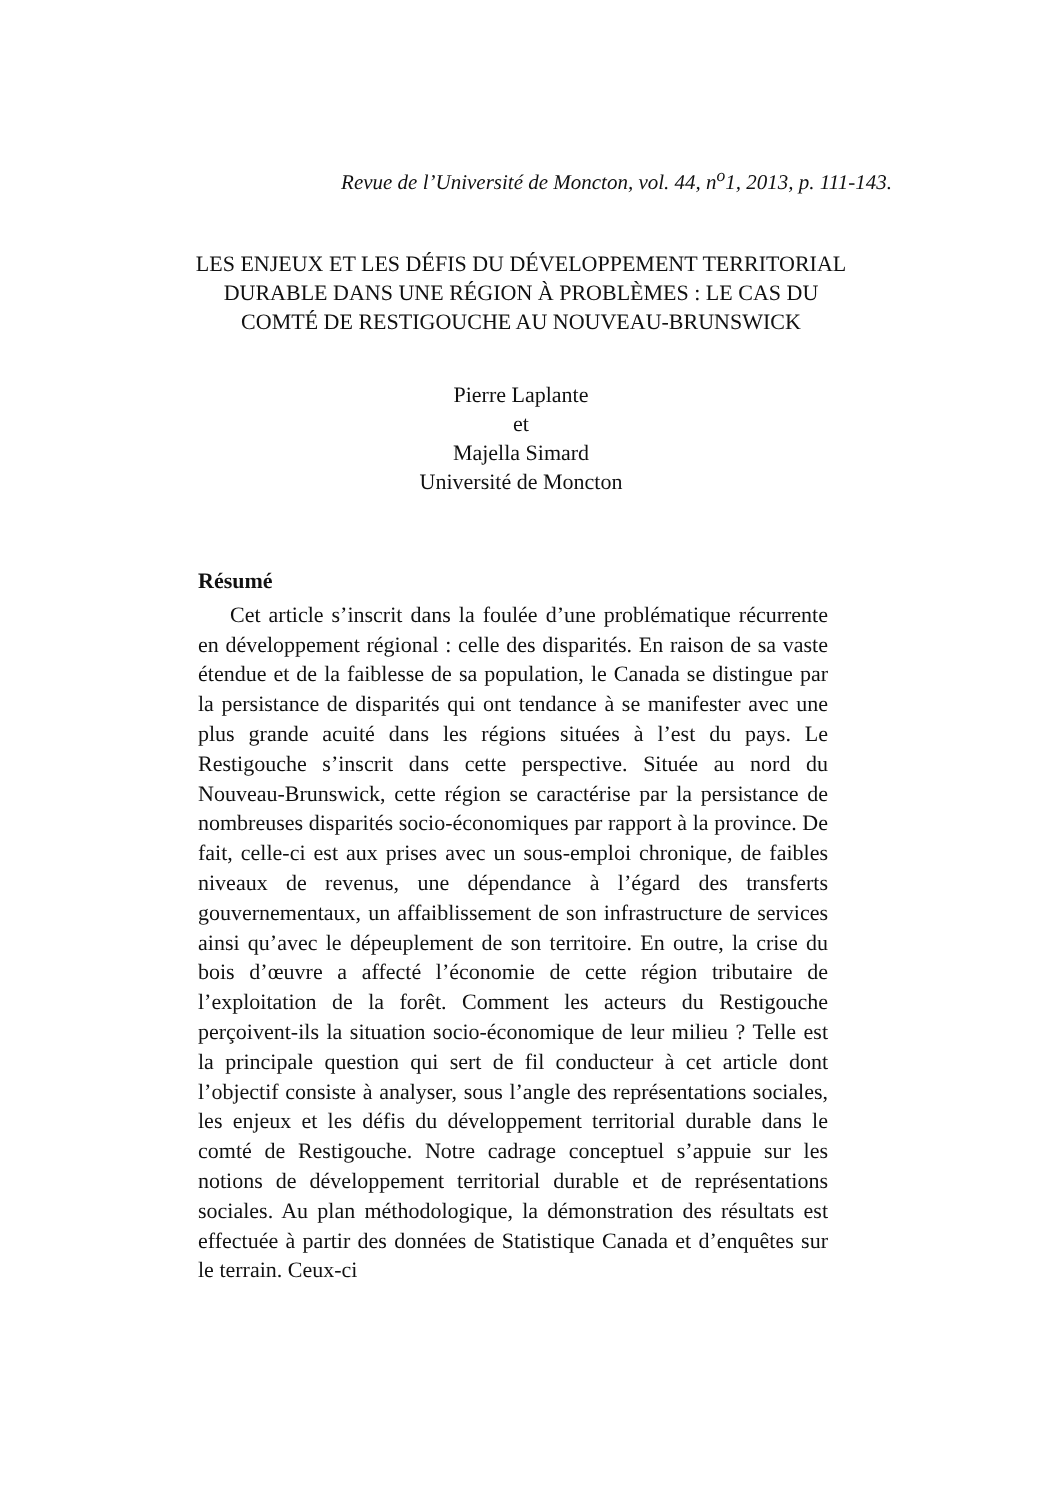Revue de l’Université de Moncton, vol. 44, n<sup>o</sup>1, 2013, p. 111-143.
LES ENJEUX ET LES DÉFIS DU DÉVELOPPEMENT TERRITORIAL
DURABLE DANS UNE RÉGION À PROBLÈMES : LE CAS DU
COMTÉ DE RESTIGOUCHE AU NOUVEAU-BRUNSWICK
Pierre Laplante
et
Majella Simard
Université de Moncton
Résumé
Cet article s’inscrit dans la foulée d’une problématique récurrente en développement régional : celle des disparités. En raison de sa vaste étendue et de la faiblesse de sa population, le Canada se distingue par la persistance de disparités qui ont tendance à se manifester avec une plus grande acuité dans les régions situées à l’est du pays. Le Restigouche s’inscrit dans cette perspective. Située au nord du Nouveau-Brunswick, cette région se caractérise par la persistance de nombreuses disparités socio-économiques par rapport à la province. De fait, celle-ci est aux prises avec un sous-emploi chronique, de faibles niveaux de revenus, une dépendance à l’égard des transferts gouvernementaux, un affaiblissement de son infrastructure de services ainsi qu’avec le dépeuplement de son territoire. En outre, la crise du bois d’œuvre a affecté l’économie de cette région tributaire de l’exploitation de la forêt. Comment les acteurs du Restigouche perçoivent-ils la situation socio-économique de leur milieu ? Telle est la principale question qui sert de fil conducteur à cet article dont l’objectif consiste à analyser, sous l’angle des représentations sociales, les enjeux et les défis du développement territorial durable dans le comté de Restigouche. Notre cadrage conceptuel s’appuie sur les notions de développement territorial durable et de représentations sociales. Au plan méthodologique, la démonstration des résultats est effectuée à partir des données de Statistique Canada et d’enquêtes sur le terrain. Ceux-ci